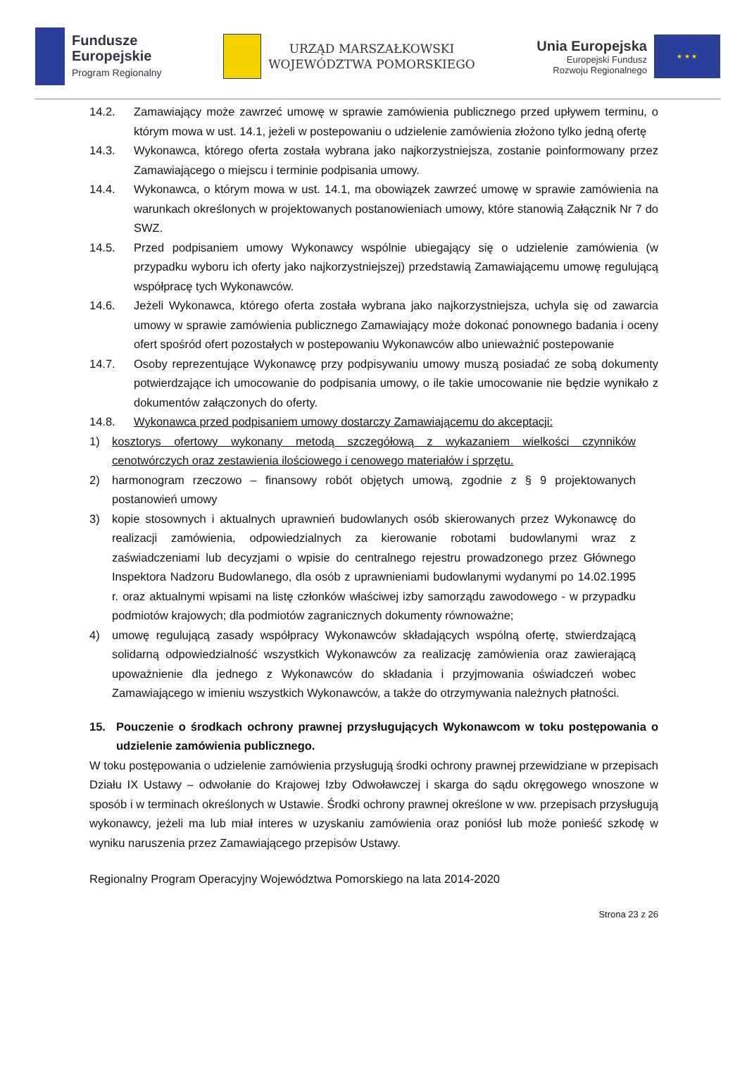Fundusze
Europejskie
Program Regionalny
URZĄD MARSZAŁKOWSKI
WOJEWÓDZTWA POMORSKIEGO
Unia Europejska
Europejski Fundusz
Rozwoju Regionalnego
★ ★ ★
14.2. Zamawiający może zawrzeć umowę w sprawie zamówienia publicznego przed upływem terminu, o którym mowa w ust. 14.1, jeżeli w postepowaniu o udzielenie zamówienia złożono tylko jedną ofertę
14.3. Wykonawca, którego oferta została wybrana jako najkorzystniejsza, zostanie poinformowany przez Zamawiającego o miejscu i terminie podpisania umowy.
14.4. Wykonawca, o którym mowa w ust. 14.1, ma obowiązek zawrzeć umowę w sprawie zamówienia na warunkach określonych w projektowanych postanowieniach umowy, które stanowią Załącznik Nr 7 do SWZ.
14.5. Przed podpisaniem umowy Wykonawcy wspólnie ubiegający się o udzielenie zamówienia (w przypadku wyboru ich oferty jako najkorzystniejszej) przedstawią Zamawiającemu umowę regulującą współpracę tych Wykonawców.
14.6. Jeżeli Wykonawca, którego oferta została wybrana jako najkorzystniejsza, uchyla się od zawarcia umowy w sprawie zamówienia publicznego Zamawiający może dokonać ponownego badania i oceny ofert spośród ofert pozostałych w postepowaniu Wykonawców albo unieważnić postepowanie
14.7. Osoby reprezentujące Wykonawcę przy podpisywaniu umowy muszą posiadać ze sobą dokumenty potwierdzające ich umocowanie do podpisania umowy, o ile takie umocowanie nie będzie wynikało z dokumentów załączonych do oferty.
14.8. Wykonawca przed podpisaniem umowy dostarczy Zamawiającemu do akceptacji:
1) kosztorys ofertowy wykonany metodą szczegółową z wykazaniem wielkości czynników cenotwórczych oraz zestawienia ilościowego i cenowego materiałów i sprzętu.
2) harmonogram rzeczowo – finansowy robót objętych umową, zgodnie z § 9 projektowanych postanowień umowy
3) kopie stosownych i aktualnych uprawnień budowlanych osób skierowanych przez Wykonawcę do realizacji zamówienia, odpowiedzialnych za kierowanie robotami budowlanymi wraz z zaświadczeniami lub decyzjami o wpisie do centralnego rejestru prowadzonego przez Głównego Inspektora Nadzoru Budowlanego, dla osób z uprawnieniami budowlanymi wydanymi po 14.02.1995 r. oraz aktualnymi wpisami na listę członków właściwej izby samorządu zawodowego - w przypadku podmiotów krajowych; dla podmiotów zagranicznych dokumenty równoważne;
4) umowę regulującą zasady współpracy Wykonawców składających wspólną ofertę, stwierdzającą solidarną odpowiedzialność wszystkich Wykonawców za realizację zamówienia oraz zawierającą upoważnienie dla jednego z Wykonawców do składania i przyjmowania oświadczeń wobec Zamawiającego w imieniu wszystkich Wykonawców, a także do otrzymywania należnych płatności.
15. Pouczenie o środkach ochrony prawnej przysługujących Wykonawcom w toku postępowania o udzielenie zamówienia publicznego.
W toku postępowania o udzielenie zamówienia przysługują środki ochrony prawnej przewidziane w przepisach Działu IX Ustawy – odwołanie do Krajowej Izby Odwoławczej i skarga do sądu okręgowego wnoszone w sposób i w terminach określonych w Ustawie. Środki ochrony prawnej określone w ww. przepisach przysługują wykonawcy, jeżeli ma lub miał interes w uzyskaniu zamówienia oraz poniósł lub może ponieść szkodę w wyniku naruszenia przez Zamawiającego przepisów Ustawy.
Regionalny Program Operacyjny Województwa Pomorskiego na lata 2014-2020
Strona 23 z 26